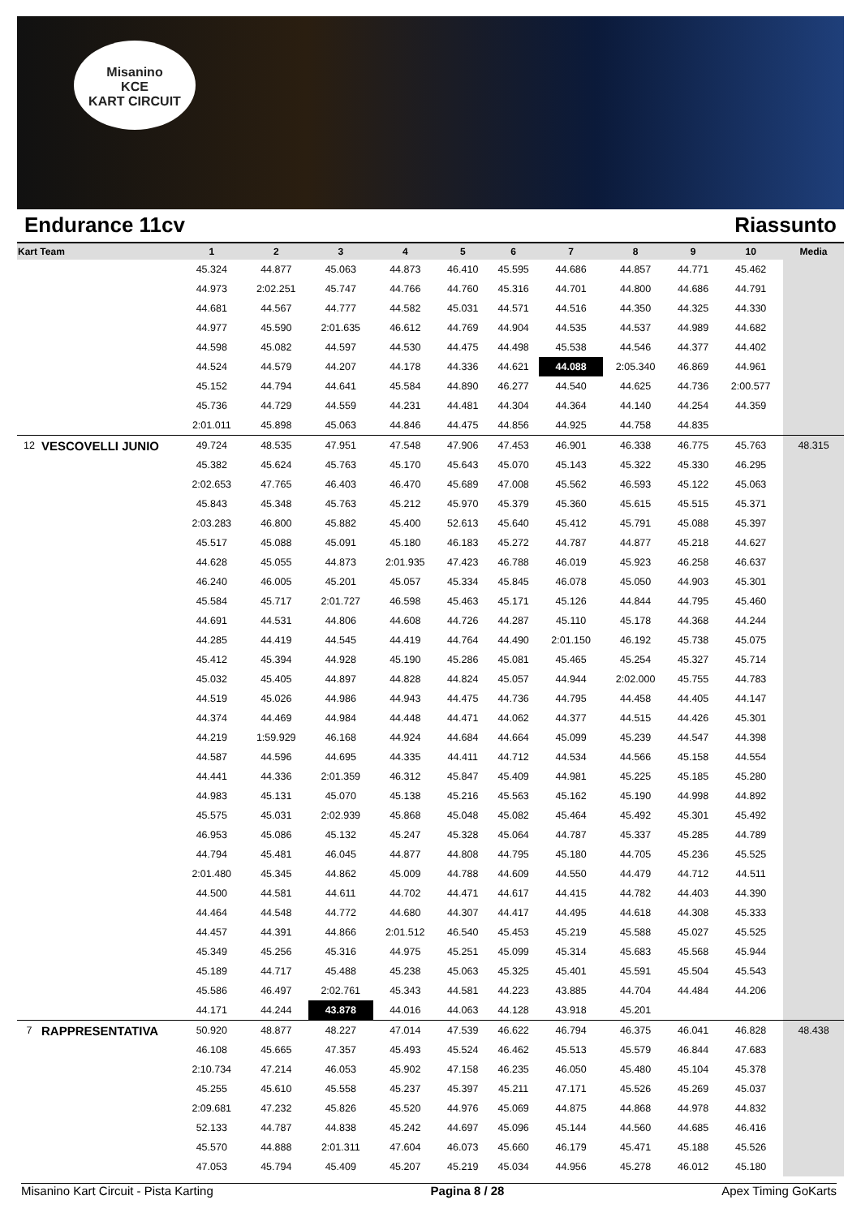Misanino
KCE
KART CIRCUIT
Endurance 11cv Riassunto
| Kart Team | | 1 | 2 | 3 | 4 | 5 | 6 | 7 | 8 | 9 | 10 | Media |
| --- | --- | --- | --- | --- | --- | --- | --- | --- | --- | --- | --- | --- |
| | | 45.324 | 44.877 | 45.063 | 44.873 | 46.410 | 45.595 | 44.686 | 44.857 | 44.771 | 45.462 | |
| | | 44.973 | 2:02.251 | 45.747 | 44.766 | 44.760 | 45.316 | 44.701 | 44.800 | 44.686 | 44.791 | |
| | | 44.681 | 44.567 | 44.777 | 44.582 | 45.031 | 44.571 | 44.516 | 44.350 | 44.325 | 44.330 | |
| | | 44.977 | 45.590 | 2:01.635 | 46.612 | 44.769 | 44.904 | 44.535 | 44.537 | 44.989 | 44.682 | |
| | | 44.598 | 45.082 | 44.597 | 44.530 | 44.475 | 44.498 | 45.538 | 44.546 | 44.377 | 44.402 | |
| | | 44.524 | 44.579 | 44.207 | 44.178 | 44.336 | 44.621 | 44.088 | 2:05.340 | 46.869 | 44.961 | |
| | | 45.152 | 44.794 | 44.641 | 45.584 | 44.890 | 46.277 | 44.540 | 44.625 | 44.736 | 2:00.577 | |
| | | 45.736 | 44.729 | 44.559 | 44.231 | 44.481 | 44.304 | 44.364 | 44.140 | 44.254 | 44.359 | |
| | | 2:01.011 | 45.898 | 45.063 | 44.846 | 44.475 | 44.856 | 44.925 | 44.758 | 44.835 | | |
| 12 | VESCOVELLI JUNIO | 49.724 | 48.535 | 47.951 | 47.548 | 47.906 | 47.453 | 46.901 | 46.338 | 46.775 | 45.763 | 48.315 |
| | | 45.382 | 45.624 | 45.763 | 45.170 | 45.643 | 45.070 | 45.143 | 45.322 | 45.330 | 46.295 | |
| | | 2:02.653 | 47.765 | 46.403 | 46.470 | 45.689 | 47.008 | 45.562 | 46.593 | 45.122 | 45.063 | |
| | | 45.843 | 45.348 | 45.763 | 45.212 | 45.970 | 45.379 | 45.360 | 45.615 | 45.515 | 45.371 | |
| | | 2:03.283 | 46.800 | 45.882 | 45.400 | 52.613 | 45.640 | 45.412 | 45.791 | 45.088 | 45.397 | |
| | | 45.517 | 45.088 | 45.091 | 45.180 | 46.183 | 45.272 | 44.787 | 44.877 | 45.218 | 44.627 | |
| | | 44.628 | 45.055 | 44.873 | 2:01.935 | 47.423 | 46.788 | 46.019 | 45.923 | 46.258 | 46.637 | |
| | | 46.240 | 46.005 | 45.201 | 45.057 | 45.334 | 45.845 | 46.078 | 45.050 | 44.903 | 45.301 | |
| | | 45.584 | 45.717 | 2:01.727 | 46.598 | 45.463 | 45.171 | 45.126 | 44.844 | 44.795 | 45.460 | |
| | | 44.691 | 44.531 | 44.806 | 44.608 | 44.726 | 44.287 | 45.110 | 45.178 | 44.368 | 44.244 | |
| | | 44.285 | 44.419 | 44.545 | 44.419 | 44.764 | 44.490 | 2:01.150 | 46.192 | 45.738 | 45.075 | |
| | | 45.412 | 45.394 | 44.928 | 45.190 | 45.286 | 45.081 | 45.465 | 45.254 | 45.327 | 45.714 | |
| | | 45.032 | 45.405 | 44.897 | 44.828 | 44.824 | 45.057 | 44.944 | 2:02.000 | 45.755 | 44.783 | |
| | | 44.519 | 45.026 | 44.986 | 44.943 | 44.475 | 44.736 | 44.795 | 44.458 | 44.405 | 44.147 | |
| | | 44.374 | 44.469 | 44.984 | 44.448 | 44.471 | 44.062 | 44.377 | 44.515 | 44.426 | 45.301 | |
| | | 44.219 | 1:59.929 | 46.168 | 44.924 | 44.684 | 44.664 | 45.099 | 45.239 | 44.547 | 44.398 | |
| | | 44.587 | 44.596 | 44.695 | 44.335 | 44.411 | 44.712 | 44.534 | 44.566 | 45.158 | 44.554 | |
| | | 44.441 | 44.336 | 2:01.359 | 46.312 | 45.847 | 45.409 | 44.981 | 45.225 | 45.185 | 45.280 | |
| | | 44.983 | 45.131 | 45.070 | 45.138 | 45.216 | 45.563 | 45.162 | 45.190 | 44.998 | 44.892 | |
| | | 45.575 | 45.031 | 2:02.939 | 45.868 | 45.048 | 45.082 | 45.464 | 45.492 | 45.301 | 45.492 | |
| | | 46.953 | 45.086 | 45.132 | 45.247 | 45.328 | 45.064 | 44.787 | 45.337 | 45.285 | 44.789 | |
| | | 44.794 | 45.481 | 46.045 | 44.877 | 44.808 | 44.795 | 45.180 | 44.705 | 45.236 | 45.525 | |
| | | 2:01.480 | 45.345 | 44.862 | 45.009 | 44.788 | 44.609 | 44.550 | 44.479 | 44.712 | 44.511 | |
| | | 44.500 | 44.581 | 44.611 | 44.702 | 44.471 | 44.617 | 44.415 | 44.782 | 44.403 | 44.390 | |
| | | 44.464 | 44.548 | 44.772 | 44.680 | 44.307 | 44.417 | 44.495 | 44.618 | 44.308 | 45.333 | |
| | | 44.457 | 44.391 | 44.866 | 2:01.512 | 46.540 | 45.453 | 45.219 | 45.588 | 45.027 | 45.525 | |
| | | 45.349 | 45.256 | 45.316 | 44.975 | 45.251 | 45.099 | 45.314 | 45.683 | 45.568 | 45.944 | |
| | | 45.189 | 44.717 | 45.488 | 45.238 | 45.063 | 45.325 | 45.401 | 45.591 | 45.504 | 45.543 | |
| | | 45.586 | 46.497 | 2:02.761 | 45.343 | 44.581 | 44.223 | 43.885 | 44.704 | 44.484 | 44.206 | |
| | | 44.171 | 44.244 | 43.878 | 44.016 | 44.063 | 44.128 | 43.918 | 45.201 | | | |
| 7 | RAPPRESENTATIVA | 50.920 | 48.877 | 48.227 | 47.014 | 47.539 | 46.622 | 46.794 | 46.375 | 46.041 | 46.828 | 48.438 |
| | | 46.108 | 45.665 | 47.357 | 45.493 | 45.524 | 46.462 | 45.513 | 45.579 | 46.844 | 47.683 | |
| | | 2:10.734 | 47.214 | 46.053 | 45.902 | 47.158 | 46.235 | 46.050 | 45.480 | 45.104 | 45.378 | |
| | | 45.255 | 45.610 | 45.558 | 45.237 | 45.397 | 45.211 | 47.171 | 45.526 | 45.269 | 45.037 | |
| | | 2:09.681 | 47.232 | 45.826 | 45.520 | 44.976 | 45.069 | 44.875 | 44.868 | 44.978 | 44.832 | |
| | | 52.133 | 44.787 | 44.838 | 45.242 | 44.697 | 45.096 | 45.144 | 44.560 | 44.685 | 46.416 | |
| | | 45.570 | 44.888 | 2:01.311 | 47.604 | 46.073 | 45.660 | 46.179 | 45.471 | 45.188 | 45.526 | |
| | | 47.053 | 45.794 | 45.409 | 45.207 | 45.219 | 45.034 | 44.956 | 45.278 | 46.012 | 45.180 | |
Misanino Kart Circuit - Pista Karting Pagina 8 / 28 Apex Timing GoKarts